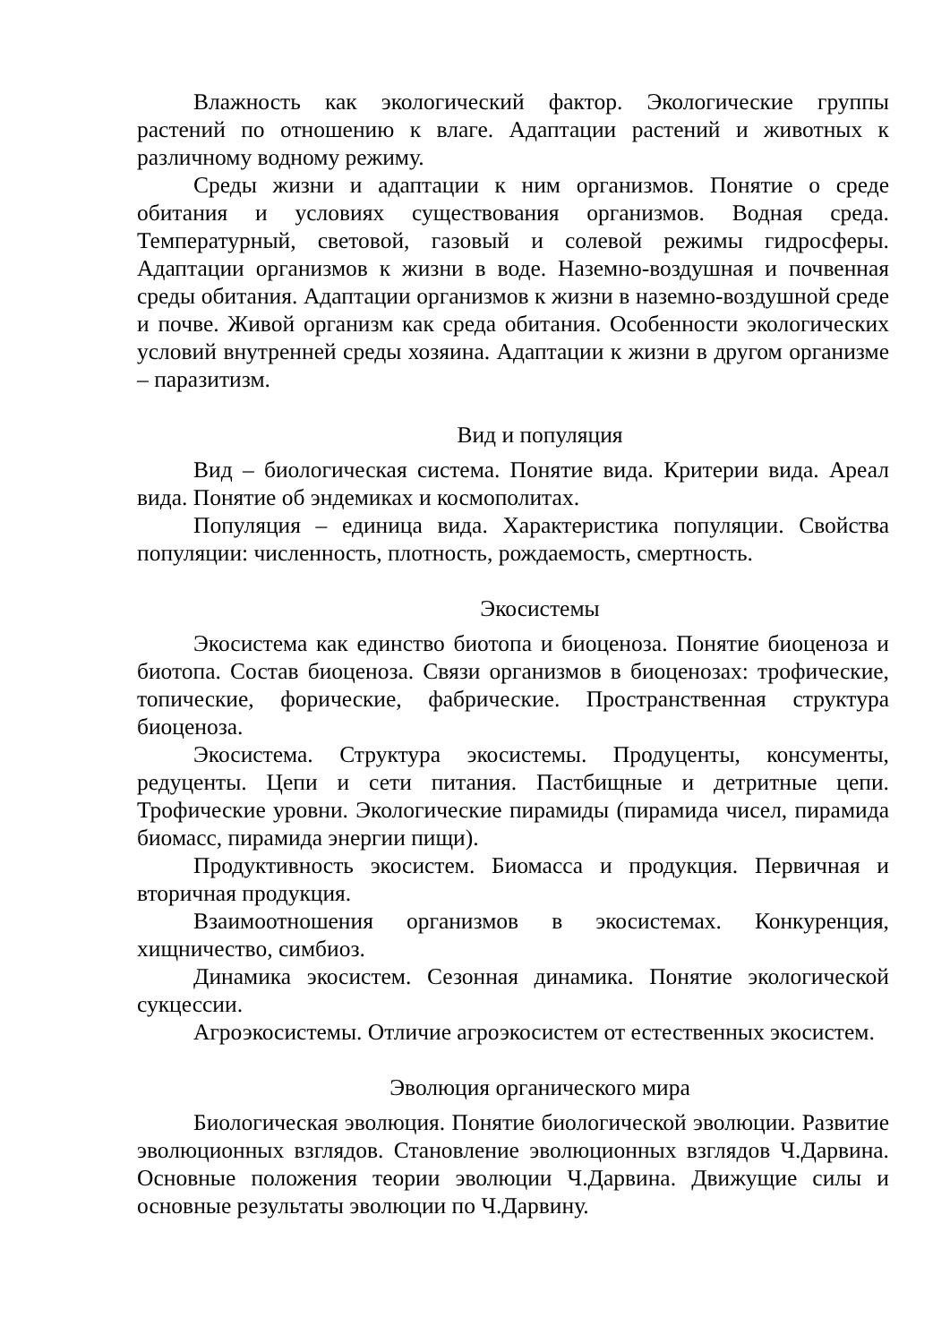Влажность как экологический фактор. Экологические группы растений по отношению к влаге. Адаптации растений и животных к различному водному режиму.
Среды жизни и адаптации к ним организмов. Понятие о среде обитания и условиях существования организмов. Водная среда. Температурный, световой, газовый и солевой режимы гидросферы. Адаптации организмов к жизни в воде. Наземно-воздушная и почвенная среды обитания. Адаптации организмов к жизни в наземно-воздушной среде и почве. Живой организм как среда обитания. Особенности экологических условий внутренней среды хозяина. Адаптации к жизни в другом организме – паразитизм.
Вид и популяция
Вид – биологическая система. Понятие вида. Критерии вида. Ареал вида. Понятие об эндемиках и космополитах.
Популяция – единица вида. Характеристика популяции. Свойства популяции: численность, плотность, рождаемость, смертность.
Экосистемы
Экосистема как единство биотопа и биоценоза. Понятие биоценоза и биотопа. Состав биоценоза. Связи организмов в биоценозах: трофические, топические, форические, фабрические. Пространственная структура биоценоза.
Экосистема. Структура экосистемы. Продуценты, консументы, редуценты. Цепи и сети питания. Пастбищные и детритные цепи. Трофические уровни. Экологические пирамиды (пирамида чисел, пирамида биомасс, пирамида энергии пищи).
Продуктивность экосистем. Биомасса и продукция. Первичная и вторичная продукция.
Взаимоотношения организмов в экосистемах. Конкуренция, хищничество, симбиоз.
Динамика экосистем. Сезонная динамика. Понятие экологической сукцессии.
Агроэкосистемы. Отличие агроэкосистем от естественных экосистем.
Эволюция органического мира
Биологическая эволюция. Понятие биологической эволюции. Развитие эволюционных взглядов. Становление эволюционных взглядов Ч.Дарвина. Основные положения теории эволюции Ч.Дарвина. Движущие силы и основные результаты эволюции по Ч.Дарвину.